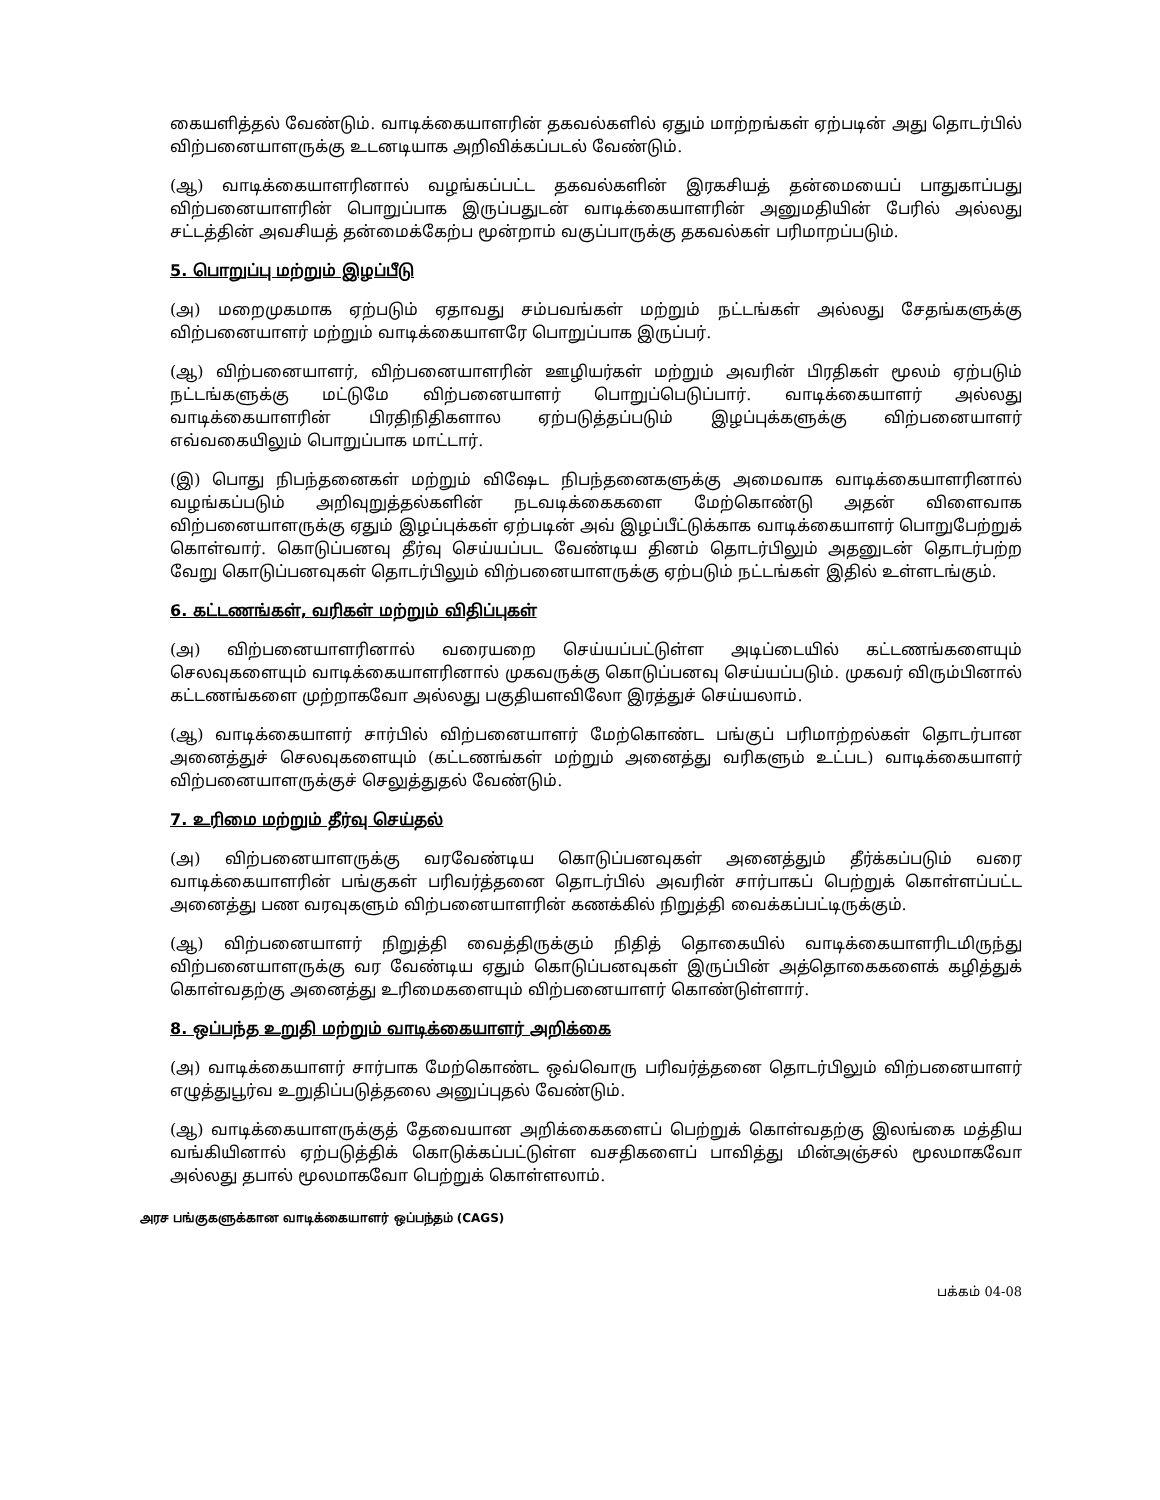கையளித்தல் வேண்டும். வாடிக்கையாளரின் தகவல்களில் ஏதும் மாற்றங்கள் ஏற்படின் அது தொடர்பில் விற்பனையாளருக்கு உடனடியாக அறிவிக்கப்படல் வேண்டும்.
(ஆ) வாடிக்கையாளரினால் வழங்கப்பட்ட தகவல்களின் இரகசியத் தன்மையைப் பாதுகாப்பது விற்பனையாளரின் பொறுப்பாக இருப்பதுடன் வாடிக்கையாளரின் அனுமதியின் பேரில் அல்லது சட்டத்தின் அவசியத் தன்மைக்கேற்ப மூன்றாம் வகுப்பாருக்கு தகவல்கள் பரிமாறப்படும்.
5. பொறுப்பு மற்றும் இழப்பீடு
(அ) மறைமுகமாக ஏற்படும் ஏதாவது சம்பவங்கள் மற்றும் நட்டங்கள் அல்லது சேதங்களுக்கு விற்பனையாளர் மற்றும் வாடிக்கையாளரே பொறுப்பாக இருப்பர்.
(ஆ) விற்பனையாளர், விற்பனையாளரின் ஊழியர்கள் மற்றும் அவரின் பிரதிகள் மூலம் ஏற்படும் நட்டங்களுக்கு மட்டுமே விற்பனையாளர் பொறுப்பெடுப்பார். வாடிக்கையாளர் அல்லது வாடிக்கையாளரின் பிரதிநிதிகளால ஏற்படுத்தப்படும் இழப்புக்களுக்கு விற்பனையாளர் எவ்வகையிலும் பொறுப்பாக மாட்டார்.
(இ) பொது நிபந்தனைகள் மற்றும் விஷேட நிபந்தனைகளுக்கு அமைவாக வாடிக்கையாளரினால் வழங்கப்படும் அறிவுறுத்தல்களின் நடவடிக்கைகளை மேற்கொண்டு அதன் விளைவாக விற்பனையாளருக்கு ஏதும் இழப்புக்கள் ஏற்படின் அவ் இழப்பீட்டுக்காக வாடிக்கையாளர் பொறுபேற்றுக் கொள்வார். கொடுப்பனவு தீர்வு செய்யப்பட வேண்டிய தினம் தொடர்பிலும் அதனுடன் தொடர்பற்ற வேறு கொடுப்பனவுகள் தொடர்பிலும் விற்பனையாளருக்கு ஏற்படும் நட்டங்கள் இதில் உள்ளடங்கும்.
6. கட்டணங்கள், வரிகள் மற்றும் விதிப்புகள்
(அ) விற்பனையாளரினால் வரையறை செய்யப்பட்டுள்ள அடிப்டையில் கட்டணங்களையும் செலவுகளையும் வாடிக்கையாளரினால் முகவருக்கு கொடுப்பனவு செய்யப்படும். முகவர் விரும்பினால் கட்டணங்களை முற்றாகவோ அல்லது பகுதியளவிலோ இரத்துச் செய்யலாம்.
(ஆ) வாடிக்கையாளர் சார்பில் விற்பனையாளர் மேற்கொண்ட பங்குப் பரிமாற்றல்கள் தொடர்பான அனைத்துச் செலவுகளையும் (கட்டணங்கள் மற்றும் அனைத்து வரிகளும் உட்பட) வாடிக்கையாளர் விற்பனையாளருக்குச் செலுத்துதல் வேண்டும்.
7. உரிமை மற்றும் தீர்வு செய்தல்
(அ) விற்பனையாளருக்கு வரவேண்டிய கொடுப்பனவுகள் அனைத்தும் தீர்க்கப்படும் வரை வாடிக்கையாளரின் பங்குகள் பரிவர்த்தனை தொடர்பில் அவரின் சார்பாகப் பெற்றுக் கொள்ளப்பட்ட அனைத்து பண வரவுகளும் விற்பனையாளரின் கணக்கில் நிறுத்தி வைக்கப்பட்டிருக்கும்.
(ஆ) விற்பனையாளர் நிறுத்தி வைத்திருக்கும் நிதித் தொகையில் வாடிக்கையாளரிடமிருந்து விற்பனையாளருக்கு வர வேண்டிய ஏதும் கொடுப்பனவுகள் இருப்பின் அத்தொகைகளைக் கழித்துக் கொள்வதற்கு அனைத்து உரிமைகளையும் விற்பனையாளர் கொண்டுள்ளார்.
8. ஒப்பந்த உறுதி மற்றும் வாடிக்கையாளர் அறிக்கை
(அ) வாடிக்கையாளர் சார்பாக மேற்கொண்ட ஒவ்வொரு பரிவர்த்தனை தொடர்பிலும் விற்பனையாளர் எழுத்துபூர்வ உறுதிப்படுத்தலை அனுப்புதல் வேண்டும்.
(ஆ) வாடிக்கையாளருக்குத் தேவையான அறிக்கைகளைப் பெற்றுக் கொள்வதற்கு இலங்கை மத்திய வங்கியினால் ஏற்படுத்திக் கொடுக்கப்பட்டுள்ள வசதிகளைப் பாவித்து மின்அஞ்சல் மூலமாகவோ அல்லது தபால் மூலமாகவோ பெற்றுக் கொள்ளலாம்.
அரச பங்குகளுக்கான வாடிக்கையாளர் ஒப்பந்தம் (CAGS)
பக்கம் 04-08